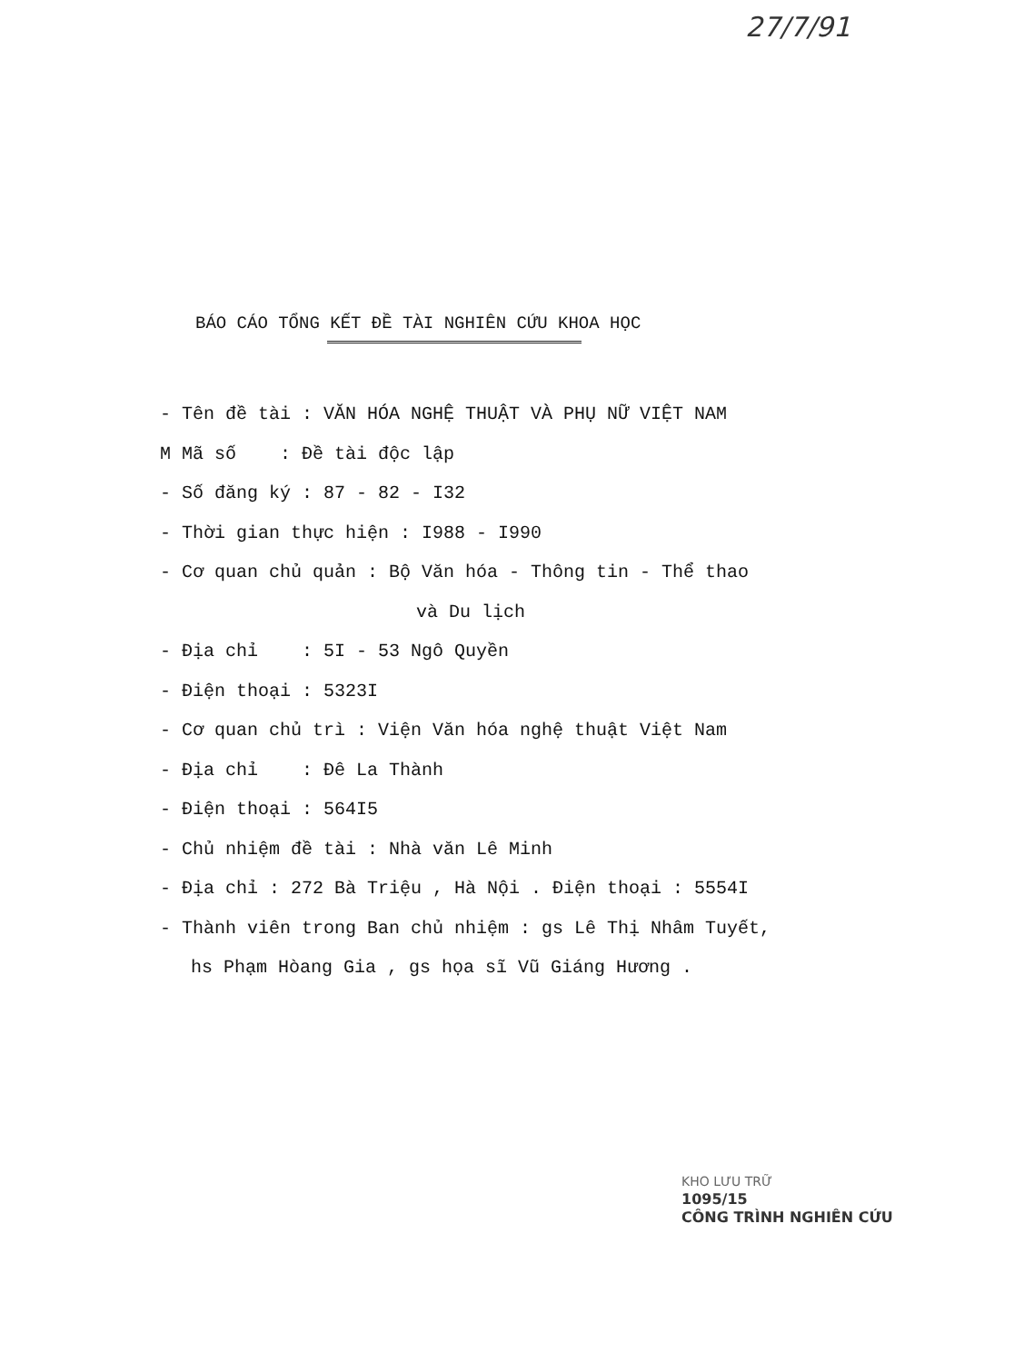27/7/91
BÁO CÁO TỔNG KẾT ĐỀ TÀI NGHIÊN CỨU KHOA HỌC
- Tên đề tài : VĂN HÓA NGHỆ THUẬT VÀ PHỤ NỮ VIỆT NAM
M Mã số : Đề tài độc lập
- Số đăng ký : 87 - 82 - I32
- Thời gian thực hiện : I988 - I990
- Cơ quan chủ quản : Bộ Văn hóa - Thông tin - Thể thao
và Du lịch
- Địa chỉ : 5I - 53 Ngô Quyền
- Điện thoại : 5323I
- Cơ quan chủ trì : Viện Văn hóa nghệ thuật Việt Nam
- Địa chỉ : Đê La Thành
- Điện thoại : 564I5
- Chủ nhiệm đề tài : Nhà văn Lê Minh
- Địa chỉ : 272 Bà Triệu , Hà Nội . Điện thoại : 5554I
- Thành viên trong Ban chủ nhiệm : gs Lê Thị Nhâm Tuyết,
hs Phạm Hòang Gia , gs họa sĩ Vũ Giáng Hương .
KHO LƯU TRỮ
1095/15
CÔNG TRÌNH NGHIÊN CỨU